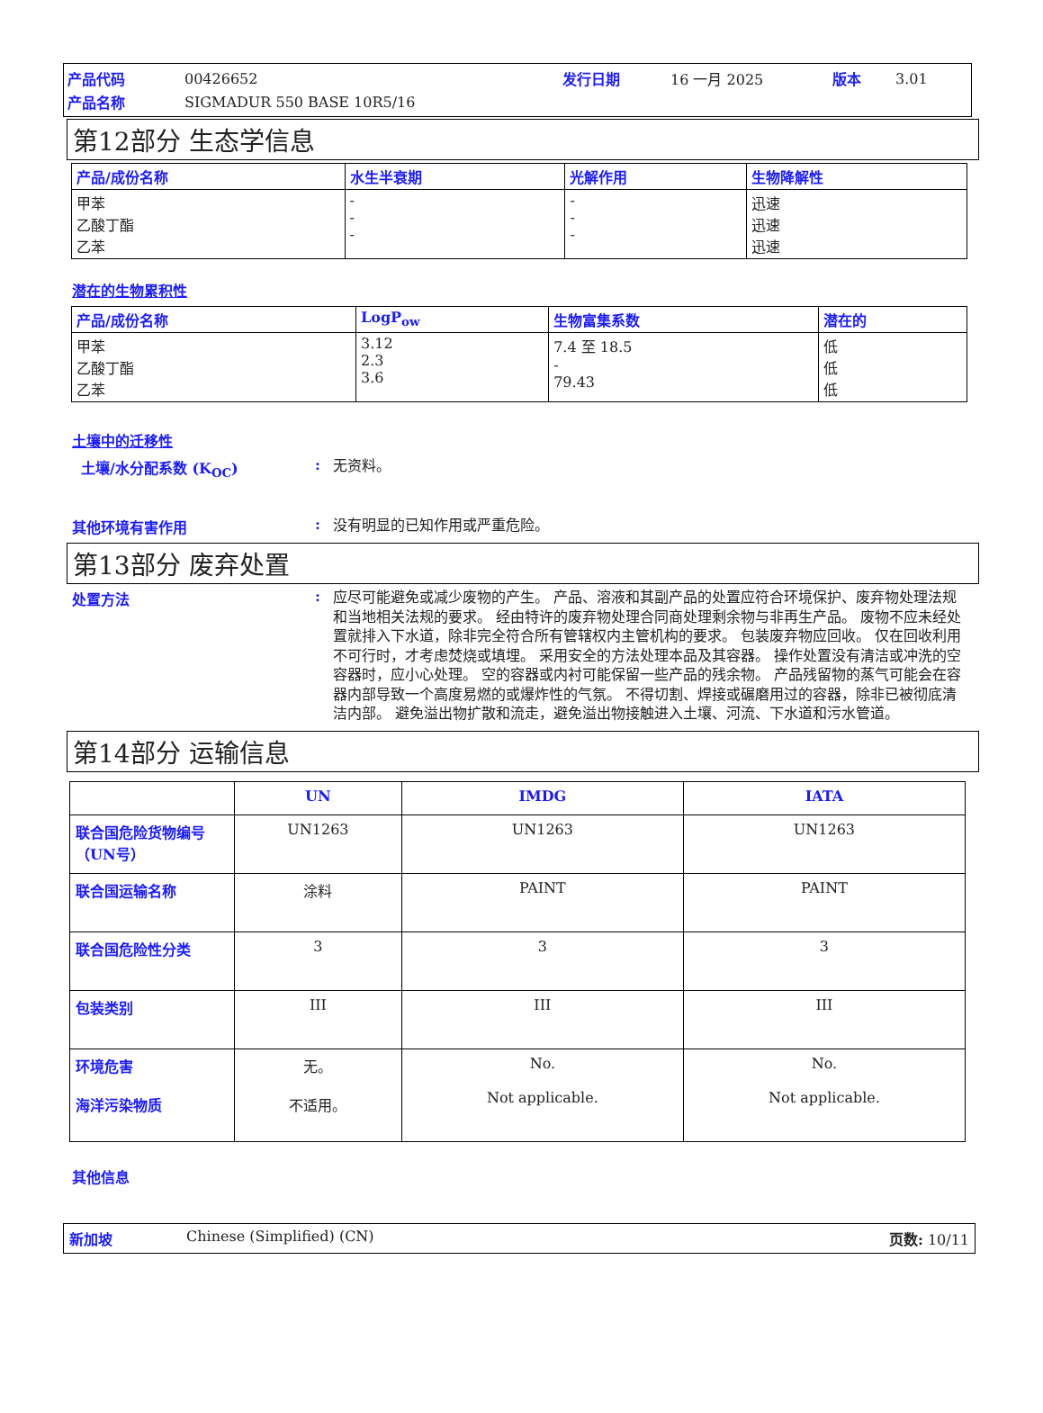| 产品代码 | 00426652 | 发行日期 | 16 一月 2025 | 版本 | 3.01 |
| 产品名称 | SIGMADUR 550 BASE 10R5/16 | | | | |
第12部分 生态学信息
| 产品/成份名称 | 水生半衰期 | 光解作用 | 生物降解性 |
| --- | --- | --- | --- |
| 甲苯 乙酸丁酯 乙苯 | - - - | - - - | 迅速 迅速 迅速 |
潜在的生物累积性
| 产品/成份名称 | LogP<sub>ow</sub> | 生物富集系数 | 潜在的 |
| --- | --- | --- | --- |
| 甲苯 乙酸丁酯 乙苯 | 3.12 2.3 3.6 | 7.4 至 18.5 - 79.43 | 低 低 低 |
土壤中的迁移性
土壤/水分配系数 (K<sub>OC</sub>) :
无资料。
其他环境有害作用 :
没有明显的已知作用或严重危险。
第13部分 废弃处置
处置方法 :
应尽可能避免或减少废物的产生。 产品、溶液和其副产品的处置应符合环境保护、废弃物处理法规和当地相关法规的要求。 经由特许的废弃物处理合同商处理剩余物与非再生产品。 废物不应未经处置就排入下水道，除非完全符合所有管辖权内主管机构的要求。 包装废弃物应回收。 仅在回收利用不可行时，才考虑焚烧或填埋。 采用安全的方法处理本品及其容器。 操作处置没有清洁或冲洗的空容器时，应小心处理。 空的容器或内衬可能保留一些产品的残余物。 产品残留物的蒸气可能会在容器内部导致一个高度易燃的或爆炸性的气氛。 不得切割、焊接或碾磨用过的容器，除非已被彻底清洁内部。 避免溢出物扩散和流走，避免溢出物接触进入土壤、河流、下水道和污水管道。
第14部分 运输信息
| | UN | IMDG | IATA |
| --- | --- | --- | --- |
| 联合国危险货物编号（UN号） | UN1263 | UN1263 | UN1263 |
| 联合国运输名称 | 涂料 | PAINT | PAINT |
| 联合国危险性分类 | 3 | 3 | 3 |
| 包装类别 | III | III | III |
| 环境危害 海洋污染物质 | 无。 不适用。 | No. Not applicable. | No. Not applicable. |
其他信息
新加坡 Chinese (Simplified) (CN) 页数: 10/11